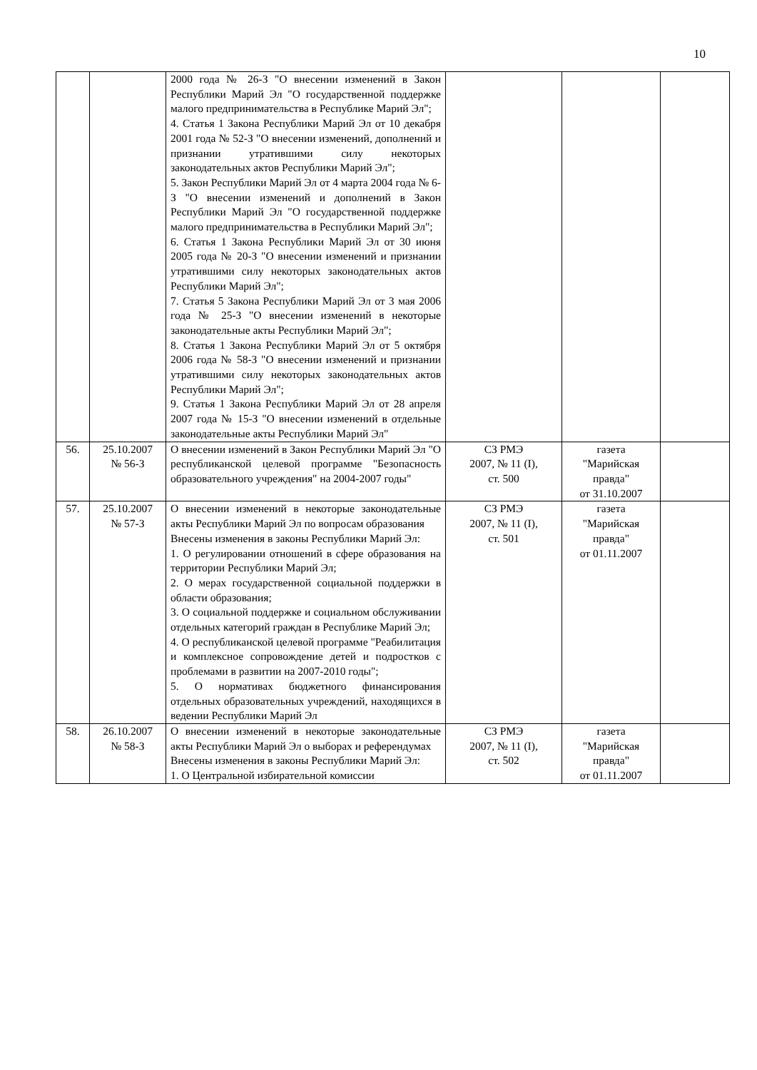10
| | | 2000 года № 26-З "О внесении изменений в Закон Республики Марий Эл "О государственной поддержке малого предпринимательства в Республике Марий Эл"; 4. Статья 1 Закона Республики Марий Эл от 10 декабря 2001 года № 52-З "О внесении изменений, дополнений и признании утратившими силу некоторых законодательных актов Республики Марий Эл"; 5. Закон Республики Марий Эл от 4 марта 2004 года № 6-З "О внесении изменений и дополнений в Закон Республики Марий Эл "О государственной поддержке малого предпринимательства в Республики Марий Эл"; 6. Статья 1 Закона Республики Марий Эл от 30 июня 2005 года № 20-З "О внесении изменений и признании утратившими силу некоторых законодательных актов Республики Марий Эл"; 7. Статья 5 Закона Республики Марий Эл от 3 мая 2006 года № 25-З "О внесении изменений в некоторые законодательные акты Республики Марий Эл"; 8. Статья 1 Закона Республики Марий Эл от 5 октября 2006 года № 58-З "О внесении изменений и признании утратившими силу некоторых законодательных актов Республики Марий Эл"; 9. Статья 1 Закона Республики Марий Эл от 28 апреля 2007 года № 15-З "О внесении изменений в отдельные законодательные акты Республики Марий Эл" | | | |
| 56. | 25.10.2007 № 56-З | О внесении изменений в Закон Республики Марий Эл "О республиканской целевой программе "Безопасность образовательного учреждения" на 2004-2007 годы" | СЗ РМЭ 2007, № 11 (I), ст. 500 | газета "Марийская правда" от 31.10.2007 | |
| 57. | 25.10.2007 № 57-З | О внесении изменений в некоторые законодательные акты Республики Марий Эл по вопросам образования Внесены изменения в законы Республики Марий Эл: 1. О регулировании отношений в сфере образования на территории Республики Марий Эл; 2. О мерах государственной социальной поддержки в области образования; 3. О социальной поддержке и социальном обслуживании отдельных категорий граждан в Республике Марий Эл; 4. О республиканской целевой программе "Реабилитация и комплексное сопровождение детей и подростков с проблемами в развитии на 2007-2010 годы"; 5. О нормативах бюджетного финансирования отдельных образовательных учреждений, находящихся в ведении Республики Марий Эл | СЗ РМЭ 2007, № 11 (I), ст. 501 | газета "Марийская правда" от 01.11.2007 | |
| 58. | 26.10.2007 № 58-З | О внесении изменений в некоторые законодательные акты Республики Марий Эл о выборах и референдумах Внесены изменения в законы Республики Марий Эл: 1. О Центральной избирательной комиссии | СЗ РМЭ 2007, № 11 (I), ст. 502 | газета "Марийская правда" от 01.11.2007 | |